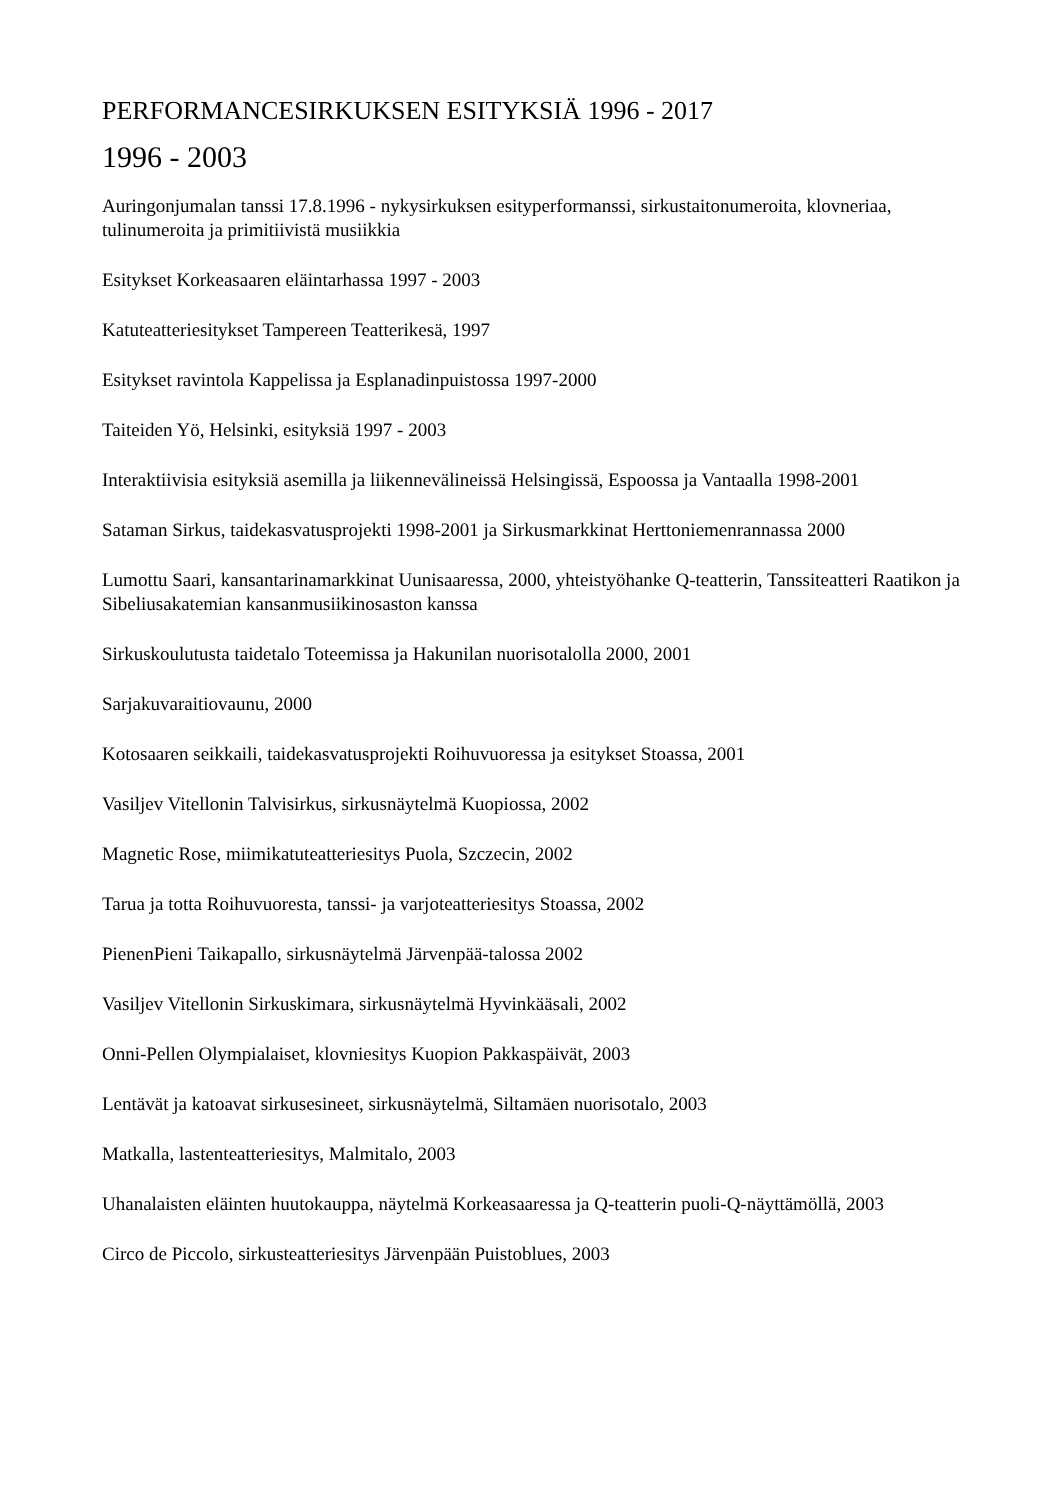PERFORMANCESIRKUKSEN ESITYKSIÄ 1996 - 2017
1996 - 2003
Auringonjumalan tanssi 17.8.1996 - nykysirkuksen esityperformanssi, sirkustaitonumeroita, klovneriaa, tulinumeroita ja primitiivistä musiikkia
Esitykset Korkeasaaren eläintarhassa 1997 - 2003
Katuteatteriesitykset Tampereen Teatterikesä, 1997
Esitykset ravintola Kappelissa ja Esplanadinpuistossa 1997-2000
Taiteiden Yö, Helsinki, esityksiä 1997 - 2003
Interaktiivisia esityksiä asemilla ja liikennevälineissä Helsingissä, Espoossa ja Vantaalla 1998-2001
Sataman Sirkus, taidekasvatusprojekti 1998-2001 ja Sirkusmarkkinat Herttoniemenrannassa 2000
Lumottu Saari, kansantarinamarkkinat Uunisaaressa, 2000, yhteistyöhanke Q-teatterin, Tanssiteatteri Raatikon ja Sibeliusakatemian kansanmusiikinosaston kanssa
Sirkuskoulutusta taidetalo Toteemissa ja Hakunilan nuorisotalolla 2000, 2001
Sarjakuvaraitiovaunu, 2000
Kotosaaren seikkaili, taidekasvatusprojekti Roihuvuoressa ja esitykset Stoassa, 2001
Vasiljev Vitellonin Talvisirkus, sirkusnäytelmä Kuopiossa, 2002
Magnetic Rose, miimikatuteatteriesitys Puola, Szczecin, 2002
Tarua ja totta Roihuvuoresta, tanssi- ja varjoteatteriesitys Stoassa, 2002
PienenPieni Taikapallo, sirkusnäytelmä Järvenpää-talossa 2002
Vasiljev Vitellonin Sirkuskimara, sirkusnäytelmä Hyvinkääsali, 2002
Onni-Pellen Olympialaiset, klovniesitys Kuopion Pakkaspäivät, 2003
Lentävät ja katoavat sirkusesineet, sirkusnäytelmä, Siltamäen nuorisotalo, 2003
Matkalla, lastenteatteriesitys, Malmitalo, 2003
Uhanalaisten eläinten huutokauppa, näytelmä Korkeasaaressa ja Q-teatterin puoli-Q-näyttämöllä, 2003
Circo de Piccolo, sirkusteatteriesitys Järvenpään Puistoblues, 2003